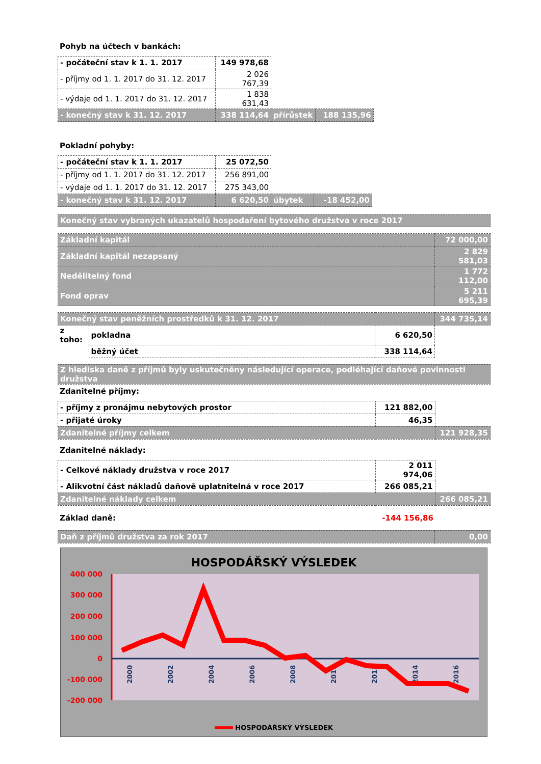Pohyb na účtech v bankách:
| - počáteční stav k 1. 1. 2017 | 149 978,68 | | |
| - příjmy od 1. 1. 2017 do 31. 12. 2017 | 2 026 767,39 | | |
| - výdaje od 1. 1. 2017 do 31. 12. 2017 | 1 838 631,43 | | |
| - konečný stav k 31. 12. 2017 | 338 114,64 | přírůstek | 188 135,96 |
Pokladní pohyby:
| - počáteční stav k 1. 1. 2017 | 25 072,50 | | |
| - příjmy od 1. 1. 2017 do 31. 12. 2017 | 256 891,00 | | |
| - výdaje od 1. 1. 2017 do 31. 12. 2017 | 275 343,00 | | |
| - konečný stav k 31. 12. 2017 | 6 620,50 | úbytek | -18 452,00 |
| Konečný stav vybraných ukazatelů hospodaření bytového družstva v roce 2017 |
| Základní kapitál | 72 000,00 |
| Základní kapitál nezapsaný | 2 829 581,03 |
| Nedělitelný fond | 1 772 112,00 |
| Fond oprav | 5 211 695,39 |
| Konečný stav peněžních prostředků k 31. 12. 2017 | | | 344 735,14 |
| z toho: | pokladna | 6 620,50 | |
| | běžný účet | 338 114,64 | |
| Z hlediska daně z příjmů byly uskutečněny následující operace, podléhající daňové povinnosti družstva |
Zdanitelné příjmy:
| - příjmy z pronájmu nebytových prostor | 121 882,00 | |
| - přijaté úroky | 46,35 | |
| Zdanitelné příjmy celkem | | 121 928,35 |
Zdanitelné náklady:
| - Celkové náklady družstva v roce 2017 | 2 011 974,06 | |
| - Alikvotní část nákladů daňově uplatnitelná v roce 2017 | 266 085,21 | |
| Zdanitelné náklady celkem | | 266 085,21 |
| Základ daně: | -144 156,86 | |
| Daň z příjmů družstva za rok 2017 | 0,00 |
HOSPODÁŘSKÝ VÝSLEDEK
400 000
300 000
200 000
100 000
0
-100 000
-200 000
2000
2002
2004
2006
2008
2010
2012
2014
2016
HOSPODÁŘSKÝ VÝSLEDEK